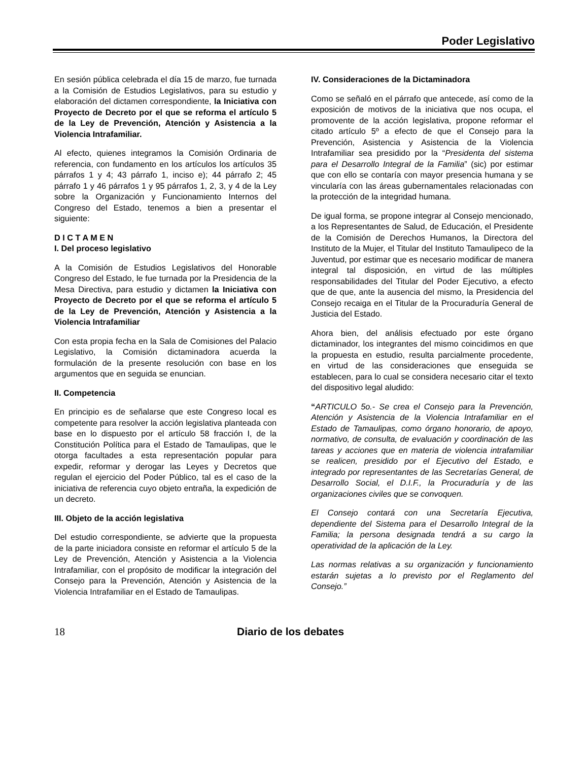Poder Legislativo
En sesión pública celebrada el día 15 de marzo, fue turnada a la Comisión de Estudios Legislativos, para su estudio y elaboración del dictamen correspondiente, la Iniciativa con Proyecto de Decreto por el que se reforma el artículo 5 de la Ley de Prevención, Atención y Asistencia a la Violencia Intrafamiliar.
Al efecto, quienes integramos la Comisión Ordinaria de referencia, con fundamento en los artículos los artículos 35 párrafos 1 y 4; 43 párrafo 1, inciso e); 44 párrafo 2; 45 párrafo 1 y 46 párrafos 1 y 95 párrafos 1, 2, 3, y 4 de la Ley sobre la Organización y Funcionamiento Internos del Congreso del Estado, tenemos a bien a presentar el siguiente:
D I C T A M E N
I. Del proceso legislativo
A la Comisión de Estudios Legislativos del Honorable Congreso del Estado, le fue turnada por la Presidencia de la Mesa Directiva, para estudio y dictamen la Iniciativa con Proyecto de Decreto por el que se reforma el artículo 5 de la Ley de Prevención, Atención y Asistencia a la Violencia Intrafamiliar
Con esta propia fecha en la Sala de Comisiones del Palacio Legislativo, la Comisión dictaminadora acuerda la formulación de la presente resolución con base en los argumentos que en seguida se enuncian.
II. Competencia
En principio es de señalarse que este Congreso local es competente para resolver la acción legislativa planteada con base en lo dispuesto por el artículo 58 fracción I, de la Constitución Política para el Estado de Tamaulipas, que le otorga facultades a esta representación popular para expedir, reformar y derogar las Leyes y Decretos que regulan el ejercicio del Poder Público, tal es el caso de la iniciativa de referencia cuyo objeto entraña, la expedición de un decreto.
III. Objeto de la acción legislativa
Del estudio correspondiente, se advierte que la propuesta de la parte iniciadora consiste en reformar el artículo 5 de la Ley de Prevención, Atención y Asistencia a la Violencia Intrafamiliar, con el propósito de modificar la integración del Consejo para la Prevención, Atención y Asistencia de la Violencia Intrafamiliar en el Estado de Tamaulipas.
IV. Consideraciones de la Dictaminadora
Como se señaló en el párrafo que antecede, así como de la exposición de motivos de la iniciativa que nos ocupa, el promovente de la acción legislativa, propone reformar el citado artículo 5º a efecto de que el Consejo para la Prevención, Asistencia y Asistencia de la Violencia Intrafamiliar sea presidido por la “Presidenta del sistema para el Desarrollo Integral de la Familia” (sic) por estimar que con ello se contaría con mayor presencia humana y se vincularía con las áreas gubernamentales relacionadas con la protección de la integridad humana.
De igual forma, se propone integrar al Consejo mencionado, a los Representantes de Salud, de Educación, el Presidente de la Comisión de Derechos Humanos, la Directora del Instituto de la Mujer, el Titular del Instituto Tamaulipeco de la Juventud, por estimar que es necesario modificar de manera integral tal disposición, en virtud de las múltiples responsabilidades del Titular del Poder Ejecutivo, a efecto que de que, ante la ausencia del mismo, la Presidencia del Consejo recaiga en el Titular de la Procuraduría General de Justicia del Estado.
Ahora bien, del análisis efectuado por este órgano dictaminador, los integrantes del mismo coincidimos en que la propuesta en estudio, resulta parcialmente procedente, en virtud de las consideraciones que enseguida se establecen, para lo cual se considera necesario citar el texto del dispositivo legal aludido:
“ARTICULO 5o.- Se crea el Consejo para la Prevención, Atención y Asistencia de la Violencia Intrafamiliar en el Estado de Tamaulipas, como órgano honorario, de apoyo, normativo, de consulta, de evaluación y coordinación de las tareas y acciones que en materia de violencia intrafamiliar se realicen, presidido por el Ejecutivo del Estado, e integrado por representantes de las Secretarías General, de Desarrollo Social, el D.I.F., la Procuraduría y de las organizaciones civiles que se convoquen.
El Consejo contará con una Secretaría Ejecutiva, dependiente del Sistema para el Desarrollo Integral de la Familia; la persona designada tendrá a su cargo la operatividad de la aplicación de la Ley.
Las normas relativas a su organización y funcionamiento estarán sujetas a lo previsto por el Reglamento del Consejo.”
18 Diario de los debates